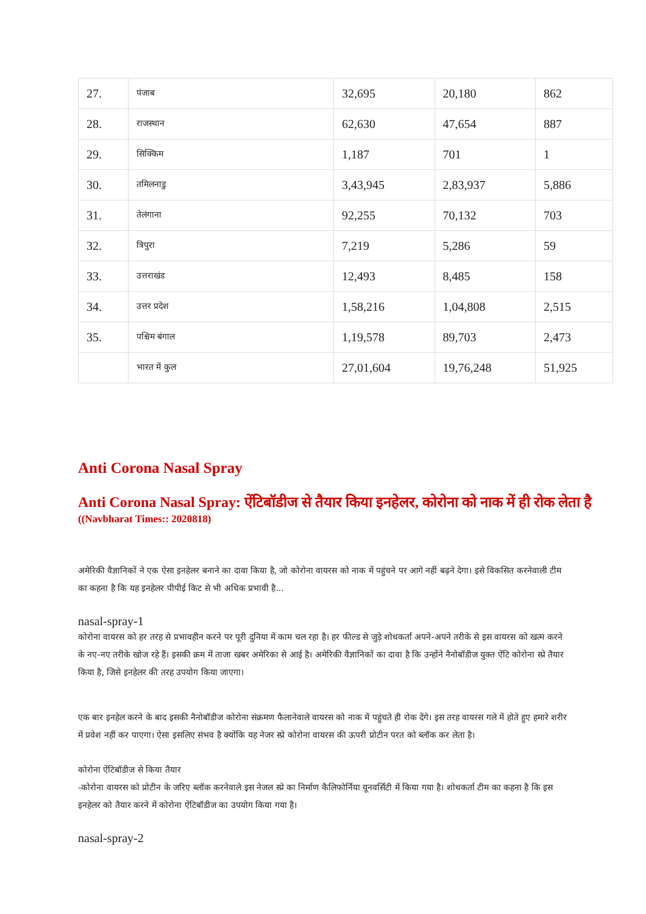| 27. | पंजाब | 32,695 | 20,180 | 862 |
| 28. | राजस्थान | 62,630 | 47,654 | 887 |
| 29. | सिक्किम | 1,187 | 701 | 1 |
| 30. | तमिलनाडु | 3,43,945 | 2,83,937 | 5,886 |
| 31. | तेलंगाना | 92,255 | 70,132 | 703 |
| 32. | त्रिपुरा | 7,219 | 5,286 | 59 |
| 33. | उत्तराखंड | 12,493 | 8,485 | 158 |
| 34. | उत्तर प्रदेश | 1,58,216 | 1,04,808 | 2,515 |
| 35. | पश्चिम बंगाल | 1,19,578 | 89,703 | 2,473 |
| | भारत में कुल | 27,01,604 | 19,76,248 | 51,925 |
Anti Corona Nasal Spray
Anti Corona Nasal Spray: ऐंटिबॉडीज से तैयार किया इनहेलर, कोरोना को नाक में ही रोक लेता है
((Navbharat Times:: 2020818)
अमेरिकी वैज्ञानिकों ने एक ऐसा इनहेलर बनाने का दावा किया है, जो कोरोना वायरस को नाक में पहुंचने पर आगे नहीं बढ़ने देगा। इसे विकसित करनेवाली टीम का कहना है कि यह इनहेलर पीपीई किट से भी अधिक प्रभावी है...
nasal-spray-1
कोरोना वायरस को हर तरह से प्रभावहीन करने पर पूरी दुनिया में काम चल रहा है। हर फील्ड से जुड़े शोधकर्ता अपने-अपने तरीके से इस वायरस को खत्म करने के नए-नए तरीके खोज रहे हैं। इसकी क्रम में ताजा खबर अमेरिका से आई है। अमेरिकी वैज्ञानिकों का दावा है कि उन्होंने नैनोबॉडीज युक्त ऐंटि कोरोना स्प्रे तैयार किया है, जिसे इनहेलर की तरह उपयोग किया जाएगा।
एक बार इनहेल करने के बाद इसकी नैनोबॉडीज कोरोना संक्रमण फैलानेवाले वायरस को नाक में पहुंचते ही रोक देंगे। इस तरह वायरस गले में होते हुए हमारे शरीर में प्रवेश नहीं कर पाएगा। ऐसा इसलिए संभव है क्योंकि यह नेजर स्प्रे कोरोना वायरस की ऊपरी प्रोटीन परत को ब्लॉक कर लेता है।
कोरोना ऐंटिबॉडीज से किया तैयार
-कोरोना वायरस को प्रोटीन के जरिए ब्लॉक करनेवाले इस नेजल स्प्रे का निर्माण कैलिफोर्निया यूनवर्सिटी में किया गया है। शोधकर्ता टीम का कहना है कि इस इनहेलर को तैयार करने में कोरोना ऐंटिबॉडीज का उपयोग किया गया है।
nasal-spray-2